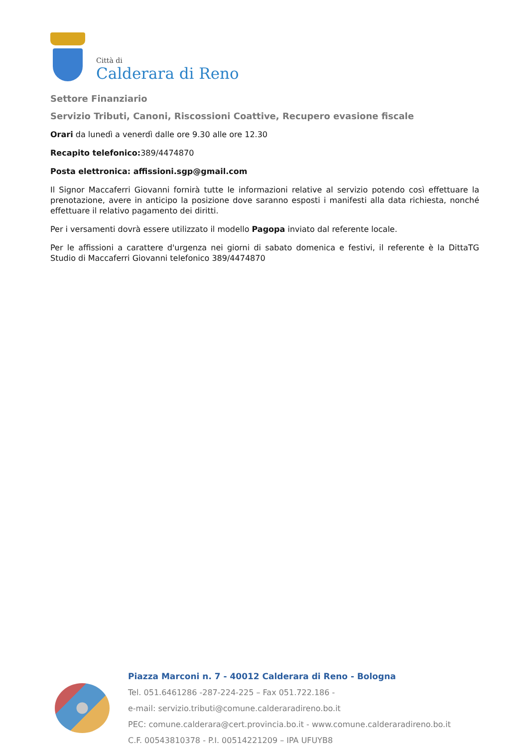Città di
Calderara di Reno
Settore Finanziario
Servizio Tributi, Canoni, Riscossioni Coattive, Recupero evasione fiscale
Orari da lunedì a venerdì dalle ore 9.30 alle ore 12.30
Recapito telefonico: 389/4474870
Posta elettronica: affissioni.sgp@gmail.com
Il Signor Maccaferri Giovanni fornirà tutte le informazioni relative al servizio potendo così effettuare la prenotazione, avere in anticipo la posizione dove saranno esposti i manifesti alla data richiesta, nonché effettuare il relativo pagamento dei diritti.
Per i versamenti dovrà essere utilizzato il modello Pagopa inviato dal referente locale.
Per le affissioni a carattere d'urgenza nei giorni di sabato domenica e festivi, il referente è la DittaTG Studio di Maccaferri Giovanni telefonico 389/4474870
Piazza Marconi n. 7 - 40012 Calderara di Reno - Bologna
Tel. 051.6461286 -287-224-225 – Fax 051.722.186 -
e-mail: servizio.tributi@comune.calderaradireno.bo.it
PEC: comune.calderara@cert.provincia.bo.it - www.comune.calderaradireno.bo.it
C.F. 00543810378 - P.I. 00514221209 – IPA UFUYB8